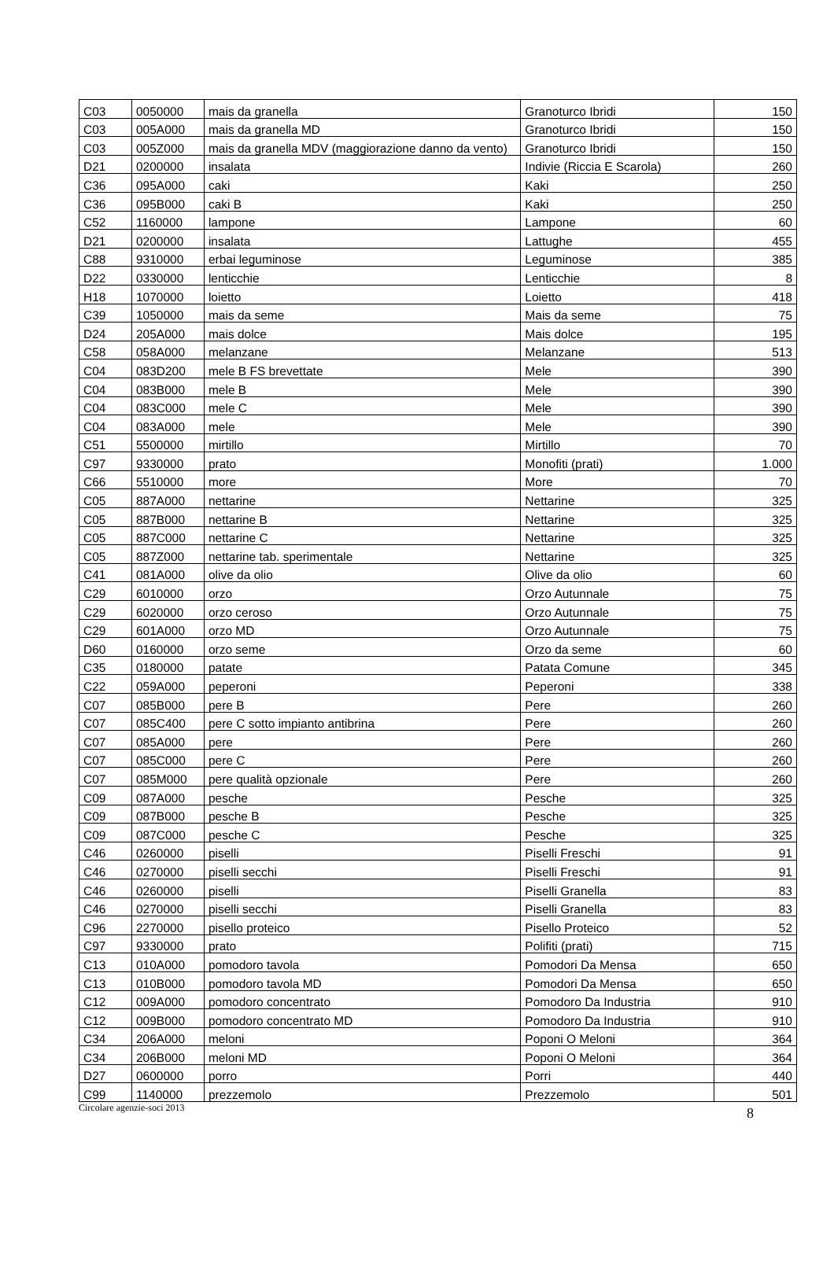| C03 | 0050000 | mais da granella | Granoturco Ibridi | 150 |
| C03 | 005A000 | mais da granella MD | Granoturco Ibridi | 150 |
| C03 | 005Z000 | mais da granella MDV (maggiorazione danno da vento) | Granoturco Ibridi | 150 |
| D21 | 0200000 | insalata | Indivie (Riccia E Scarola) | 260 |
| C36 | 095A000 | caki | Kaki | 250 |
| C36 | 095B000 | caki B | Kaki | 250 |
| C52 | 1160000 | lampone | Lampone | 60 |
| D21 | 0200000 | insalata | Lattughe | 455 |
| C88 | 9310000 | erbai leguminose | Leguminose | 385 |
| D22 | 0330000 | lenticchie | Lenticchie | 8 |
| H18 | 1070000 | loietto | Loietto | 418 |
| C39 | 1050000 | mais da seme | Mais da seme | 75 |
| D24 | 205A000 | mais dolce | Mais dolce | 195 |
| C58 | 058A000 | melanzane | Melanzane | 513 |
| C04 | 083D200 | mele B FS brevettate | Mele | 390 |
| C04 | 083B000 | mele B | Mele | 390 |
| C04 | 083C000 | mele C | Mele | 390 |
| C04 | 083A000 | mele | Mele | 390 |
| C51 | 5500000 | mirtillo | Mirtillo | 70 |
| C97 | 9330000 | prato | Monofiti (prati) | 1.000 |
| C66 | 5510000 | more | More | 70 |
| C05 | 887A000 | nettarine | Nettarine | 325 |
| C05 | 887B000 | nettarine B | Nettarine | 325 |
| C05 | 887C000 | nettarine C | Nettarine | 325 |
| C05 | 887Z000 | nettarine tab. sperimentale | Nettarine | 325 |
| C41 | 081A000 | olive da olio | Olive da olio | 60 |
| C29 | 6010000 | orzo | Orzo Autunnale | 75 |
| C29 | 6020000 | orzo ceroso | Orzo Autunnale | 75 |
| C29 | 601A000 | orzo MD | Orzo Autunnale | 75 |
| D60 | 0160000 | orzo seme | Orzo da seme | 60 |
| C35 | 0180000 | patate | Patata Comune | 345 |
| C22 | 059A000 | peperoni | Peperoni | 338 |
| C07 | 085B000 | pere B | Pere | 260 |
| C07 | 085C400 | pere C sotto impianto antibrina | Pere | 260 |
| C07 | 085A000 | pere | Pere | 260 |
| C07 | 085C000 | pere C | Pere | 260 |
| C07 | 085M000 | pere qualità opzionale | Pere | 260 |
| C09 | 087A000 | pesche | Pesche | 325 |
| C09 | 087B000 | pesche B | Pesche | 325 |
| C09 | 087C000 | pesche C | Pesche | 325 |
| C46 | 0260000 | piselli | Piselli Freschi | 91 |
| C46 | 0270000 | piselli secchi | Piselli Freschi | 91 |
| C46 | 0260000 | piselli | Piselli Granella | 83 |
| C46 | 0270000 | piselli secchi | Piselli Granella | 83 |
| C96 | 2270000 | pisello proteico | Pisello Proteico | 52 |
| C97 | 9330000 | prato | Polifiti (prati) | 715 |
| C13 | 010A000 | pomodoro tavola | Pomodori Da Mensa | 650 |
| C13 | 010B000 | pomodoro tavola MD | Pomodori Da Mensa | 650 |
| C12 | 009A000 | pomodoro concentrato | Pomodoro Da Industria | 910 |
| C12 | 009B000 | pomodoro concentrato MD | Pomodoro Da Industria | 910 |
| C34 | 206A000 | meloni | Poponi O Meloni | 364 |
| C34 | 206B000 | meloni MD | Poponi O Meloni | 364 |
| D27 | 0600000 | porro | Porri | 440 |
| C99 | 1140000 | prezzemolo | Prezzemolo | 501 |
Circolare agenzie-soci 2013 8